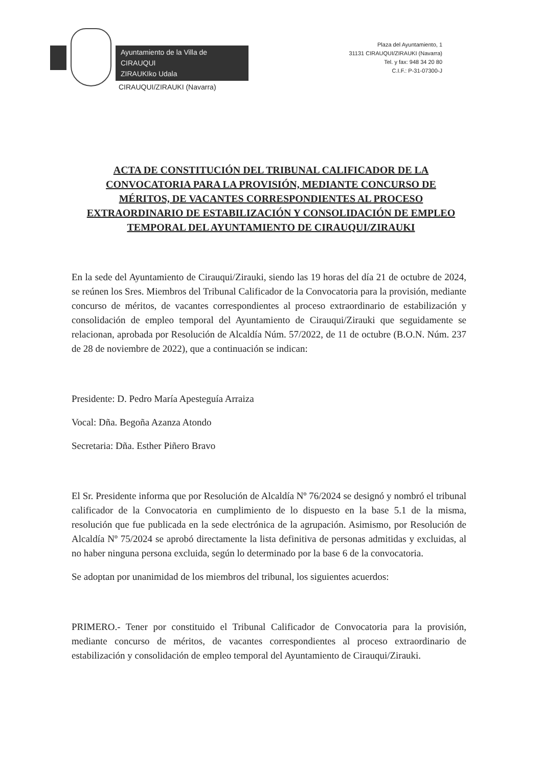Ayuntamiento de la Villa de CIRAUQUI
ZIRAUKIko Udala
CIRAUQUI/ZIRAUKI (Navarra)
Plaza del Ayuntamiento, 1
31131 CIRAUQUI/ZIRAUKI (Navarra)
Tel. y fax: 948 34 20 80
C.I.F.: P-31-07300-J
ACTA DE CONSTITUCIÓN DEL TRIBUNAL CALIFICADOR DE LA CONVOCATORIA PARA LA PROVISIÓN, MEDIANTE CONCURSO DE MÉRITOS, DE VACANTES CORRESPONDIENTES AL PROCESO EXTRAORDINARIO DE ESTABILIZACIÓN Y CONSOLIDACIÓN DE EMPLEO TEMPORAL DEL AYUNTAMIENTO DE CIRAUQUI/ZIRAUKI
En la sede del Ayuntamiento de Cirauqui/Zirauki, siendo las 19 horas del día 21 de octubre de 2024, se reúnen los Sres. Miembros del Tribunal Calificador de la Convocatoria para la provisión, mediante concurso de méritos, de vacantes correspondientes al proceso extraordinario de estabilización y consolidación de empleo temporal del Ayuntamiento de Cirauqui/Zirauki que seguidamente se relacionan, aprobada por Resolución de Alcaldía Núm. 57/2022, de 11 de octubre (B.O.N. Núm. 237 de 28 de noviembre de 2022), que a continuación se indican:
Presidente: D. Pedro María Apesteguía Arraiza
Vocal: Dña. Begoña Azanza Atondo
Secretaria: Dña. Esther Piñero Bravo
El Sr. Presidente informa que por Resolución de Alcaldía Nº 76/2024 se designó y nombró el tribunal calificador de la Convocatoria en cumplimiento de lo dispuesto en la base 5.1 de la misma, resolución que fue publicada en la sede electrónica de la agrupación. Asimismo, por Resolución de Alcaldía Nº 75/2024 se aprobó directamente la lista definitiva de personas admitidas y excluidas, al no haber ninguna persona excluida, según lo determinado por la base 6 de la convocatoria.
Se adoptan por unanimidad de los miembros del tribunal, los siguientes acuerdos:
PRIMERO.- Tener por constituido el Tribunal Calificador de Convocatoria para la provisión, mediante concurso de méritos, de vacantes correspondientes al proceso extraordinario de estabilización y consolidación de empleo temporal del Ayuntamiento de Cirauqui/Zirauki.